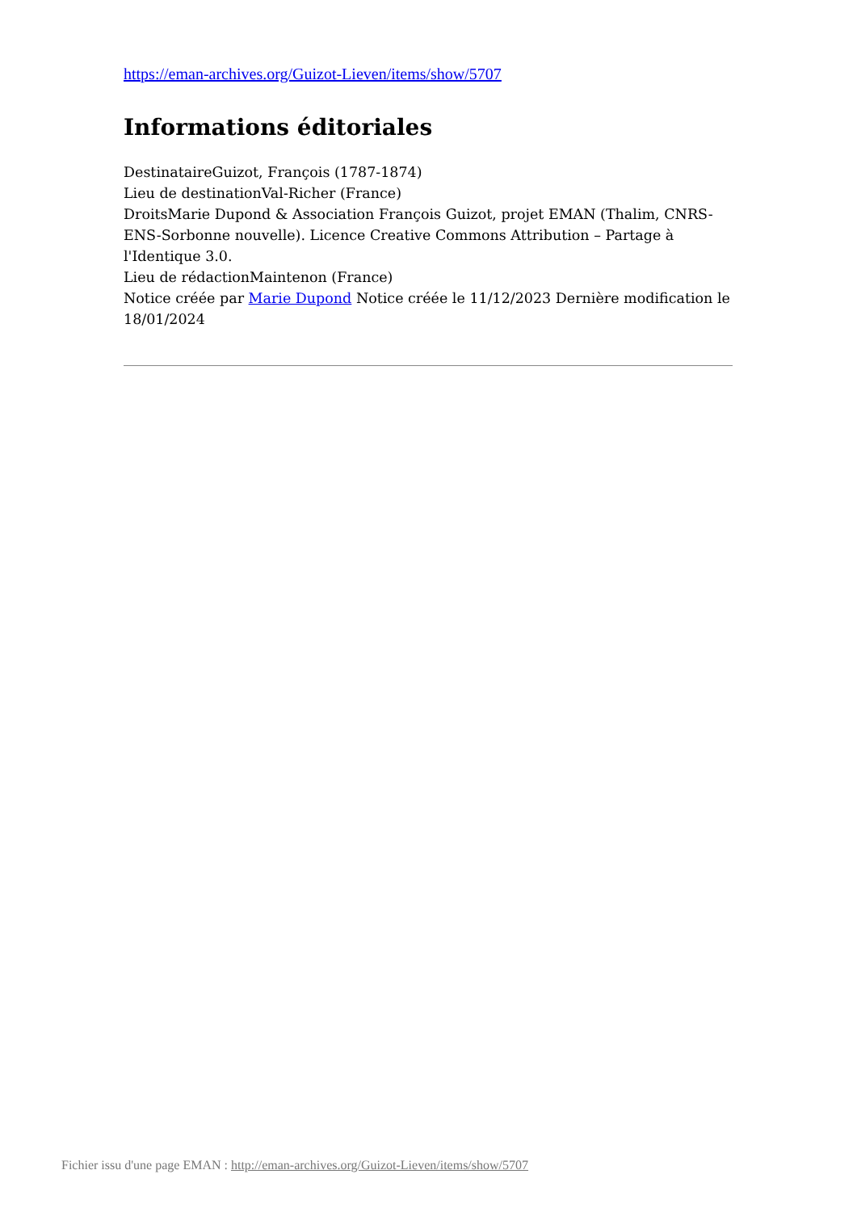https://eman-archives.org/Guizot-Lieven/items/show/5707
Informations éditoriales
DestinataireGuizot, François (1787-1874)
Lieu de destinationVal-Richer (France)
DroitsMarie Dupond & Association François Guizot, projet EMAN (Thalim, CNRS-ENS-Sorbonne nouvelle). Licence Creative Commons Attribution – Partage à l'Identique 3.0.
Lieu de rédactionMaintenon (France)
Notice créée par Marie Dupond Notice créée le 11/12/2023 Dernière modification le 18/01/2024
Fichier issu d'une page EMAN : http://eman-archives.org/Guizot-Lieven/items/show/5707